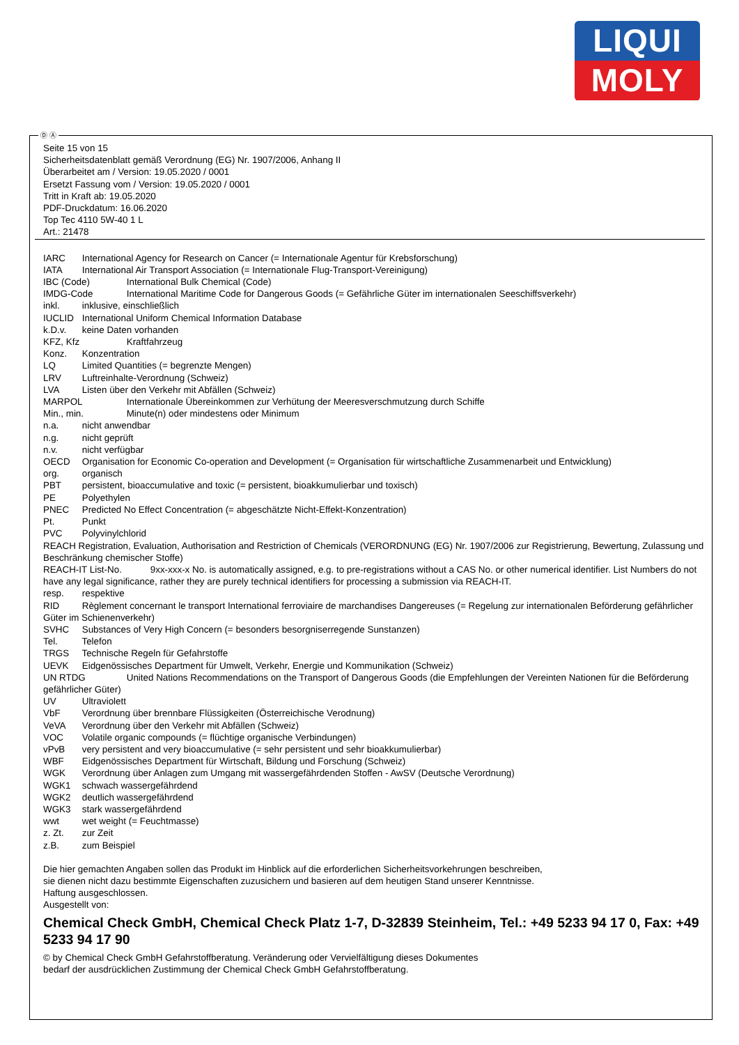LIQUI
MOLY
Ⓓ Ⓐ
Seite 15 von 15
Sicherheitsdatenblatt gemäß Verordnung (EG) Nr. 1907/2006, Anhang II
Überarbeitet am / Version: 19.05.2020 / 0001
Ersetzt Fassung vom / Version: 19.05.2020 / 0001
Tritt in Kraft ab: 19.05.2020
PDF-Druckdatum: 16.06.2020
Top Tec 4110 5W-40 1 L
Art.: 21478
IARC International Agency for Research on Cancer (= Internationale Agentur für Krebsforschung)
IATA International Air Transport Association (= Internationale Flug-Transport-Vereinigung)
IBC (Code) International Bulk Chemical (Code)
IMDG-Code International Maritime Code for Dangerous Goods (= Gefährliche Güter im internationalen Seeschiffsverkehr)
inkl. inklusive, einschließlich
IUCLID International Uniform Chemical Information Database
k.D.v. keine Daten vorhanden
KFZ, Kfz Kraftfahrzeug
Konz. Konzentration
LQ Limited Quantities (= begrenzte Mengen)
LRV Luftreinhalte-Verordnung (Schweiz)
LVA Listen über den Verkehr mit Abfällen (Schweiz)
MARPOL Internationale Übereinkommen zur Verhütung der Meeresverschmutzung durch Schiffe
Min., min. Minute(n) oder mindestens oder Minimum
n.a. nicht anwendbar
n.g. nicht geprüft
n.v. nicht verfügbar
OECD Organisation for Economic Co-operation and Development (= Organisation für wirtschaftliche Zusammenarbeit und Entwicklung)
org. organisch
PBT persistent, bioaccumulative and toxic (= persistent, bioakkumulierbar und toxisch)
PE Polyethylen
PNEC Predicted No Effect Concentration (= abgeschätzte Nicht-Effekt-Konzentration)
Pt. Punkt
PVC Polyvinylchlorid
REACH Registration, Evaluation, Authorisation and Restriction of Chemicals (VERORDNUNG (EG) Nr. 1907/2006 zur Registrierung, Bewertung, Zulassung und Beschränkung chemischer Stoffe)
REACH-IT List-No. 9xx-xxx-x No. is automatically assigned, e.g. to pre-registrations without a CAS No. or other numerical identifier. List Numbers do not have any legal significance, rather they are purely technical identifiers for processing a submission via REACH-IT.
resp. respektive
RID Règlement concernant le transport International ferroviaire de marchandises Dangereuses (= Regelung zur internationalen Beförderung gefährlicher Güter im Schienenverkehr)
SVHC Substances of Very High Concern (= besonders besorgniserregende Sunstanzen)
Tel. Telefon
TRGS Technische Regeln für Gefahrstoffe
UEVK Eidgenössisches Department für Umwelt, Verkehr, Energie und Kommunikation (Schweiz)
UN RTDG United Nations Recommendations on the Transport of Dangerous Goods (die Empfehlungen der Vereinten Nationen für die Beförderung gefährlicher Güter)
UV Ultraviolett
VbF Verordnung über brennbare Flüssigkeiten (Österreichische Verodnung)
VeVA Verordnung über den Verkehr mit Abfällen (Schweiz)
VOC Volatile organic compounds (= flüchtige organische Verbindungen)
vPvB very persistent and very bioaccumulative (= sehr persistent und sehr bioakkumulierbar)
WBF Eidgenössisches Department für Wirtschaft, Bildung und Forschung (Schweiz)
WGK Verordnung über Anlagen zum Umgang mit wassergefährdenden Stoffen - AwSV (Deutsche Verordnung)
WGK1 schwach wassergefährdend
WGK2 deutlich wassergefährdend
WGK3 stark wassergefährdend
wwt wet weight (= Feuchtmasse)
z. Zt. zur Zeit
z.B. zum Beispiel
Die hier gemachten Angaben sollen das Produkt im Hinblick auf die erforderlichen Sicherheitsvorkehrungen beschreiben,
sie dienen nicht dazu bestimmte Eigenschaften zuzusichern und basieren auf dem heutigen Stand unserer Kenntnisse.
Haftung ausgeschlossen.
Ausgestellt von:
Chemical Check GmbH, Chemical Check Platz 1-7, D-32839 Steinheim, Tel.: +49 5233 94 17 0, Fax: +49 5233 94 17 90
© by Chemical Check GmbH Gefahrstoffberatung. Veränderung oder Vervielfältigung dieses Dokumentes
bedarf der ausdrücklichen Zustimmung der Chemical Check GmbH Gefahrstoffberatung.